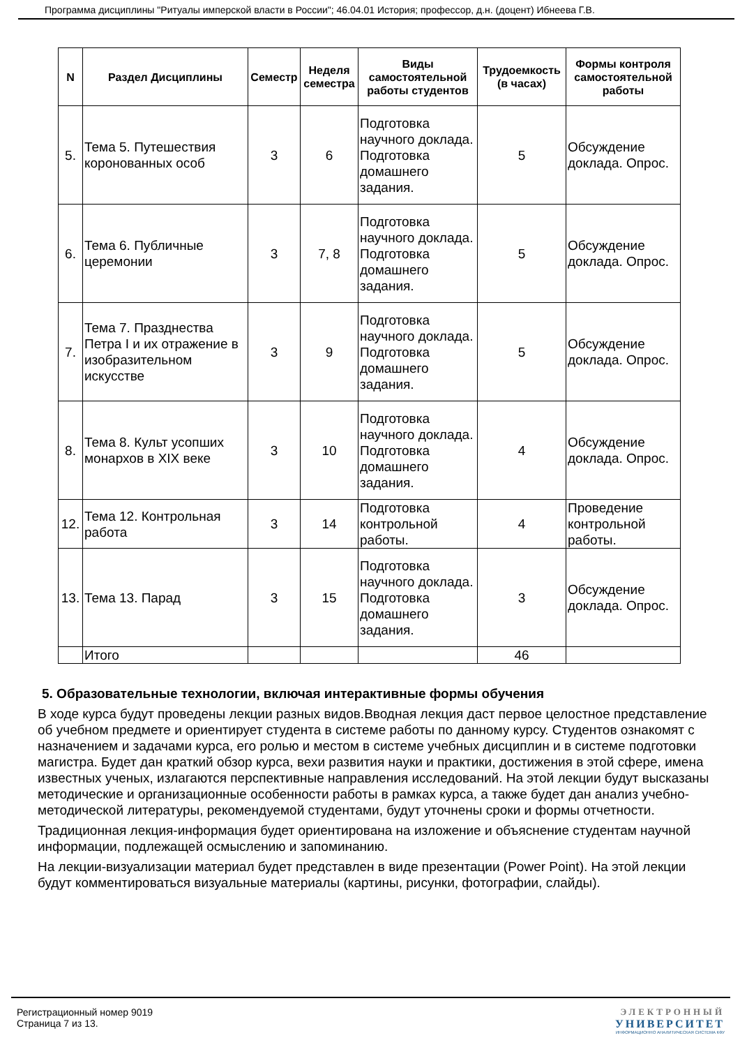Программа дисциплины "Ритуалы имперской власти в России"; 46.04.01 История; профессор, д.н. (доцент) Ибнеева Г.В.
| N | Раздел Дисциплины | Семестр | Неделя семестра | Виды самостоятельной работы студентов | Трудоемкость (в часах) | Формы контроля самостоятельной работы |
| --- | --- | --- | --- | --- | --- | --- |
| 5. | Тема 5. Путешествия коронованных особ | 3 | 6 | Подготовка научного доклада. Подготовка домашнего задания. | 5 | Обсуждение доклада. Опрос. |
| 6. | Тема 6. Публичные церемонии | 3 | 7, 8 | Подготовка научного доклада. Подготовка домашнего задания. | 5 | Обсуждение доклада. Опрос. |
| 7. | Тема 7. Празднества Петра I и их отражение в изобразительном искусстве | 3 | 9 | Подготовка научного доклада. Подготовка домашнего задания. | 5 | Обсуждение доклада. Опрос. |
| 8. | Тема 8. Культ усопших монархов в XIX веке | 3 | 10 | Подготовка научного доклада. Подготовка домашнего задания. | 4 | Обсуждение доклада. Опрос. |
| 12. | Тема 12. Контрольная работа | 3 | 14 | Подготовка контрольной работы. | 4 | Проведение контрольной работы. |
| 13. | Тема 13. Парад | 3 | 15 | Подготовка научного доклада. Подготовка домашнего задания. | 3 | Обсуждение доклада. Опрос. |
| | Итого | | | | 46 | |
5. Образовательные технологии, включая интерактивные формы обучения
В ходе курса будут проведены лекции разных видов.Вводная лекция даст первое целостное представление об учебном предмете и ориентирует студента в системе работы по данному курсу. Студентов ознакомят с назначением и задачами курса, его ролью и местом в системе учебных дисциплин и в системе подготовки магистра. Будет дан краткий обзор курса, вехи развития науки и практики, достижения в этой сфере, имена известных ученых, излагаются перспективные направления исследований. На этой лекции будут высказаны методические и организационные особенности работы в рамках курса, а также будет дан анализ учебно-методической литературы, рекомендуемой студентами, будут уточнены сроки и формы отчетности.
Традиционная лекция-информация будет ориентирована на изложение и объяснение студентам научной информации, подлежащей осмыслению и запоминанию.
На лекции-визуализации материал будет представлен в виде презентации (Power Point). На этой лекции будут комментироваться визуальные материалы (картины, рисунки, фотографии, слайды).
Регистрационный номер 9019
Страница 7 из 13.
ЭЛЕКТРОННЫЙ
УНИВЕРСИТЕТ
ИНФОРМАЦИОННО АНАЛИТИЧЕСКАЯ СИСТЕМА КФУ